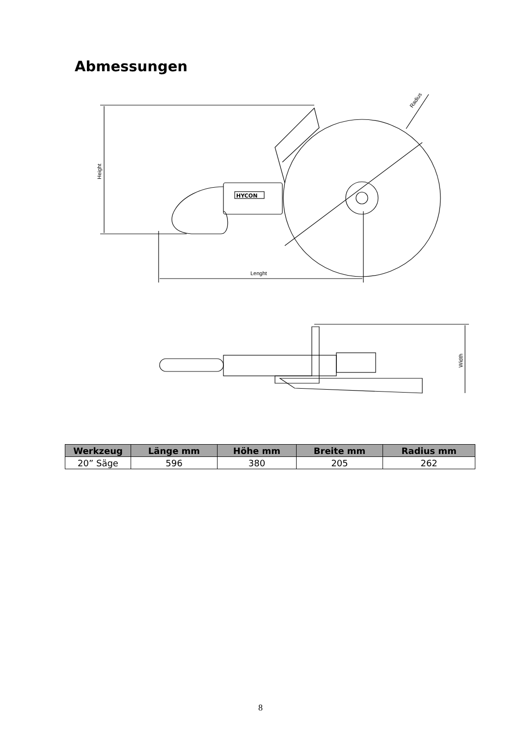Abmessungen
Height
Lenght
Radius
HYCON
Width
| Werkzeug | Länge mm | Höhe mm | Breite mm | Radius mm |
| --- | --- | --- | --- | --- |
| 20” Säge | 596 | 380 | 205 | 262 |
8